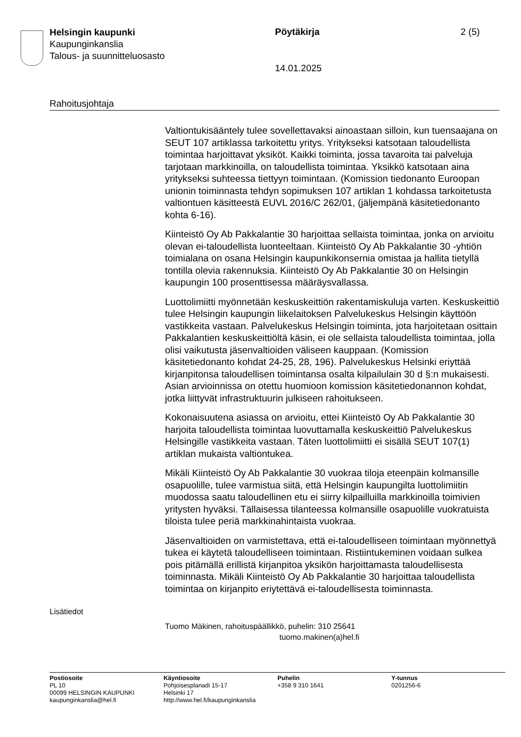Helsingin kaupunki
Kaupunginkanslia
Talous- ja suunnitteluosasto
Pöytäkirja 2 (5)
14.01.2025
Rahoitusjohtaja
Valtiontukisääntely tulee sovellettavaksi ainoastaan silloin, kun tuensaajana on SEUT 107 artiklassa tarkoitettu yritys. Yritykseksi katsotaan taloudellista toimintaa harjoittavat yksiköt. Kaikki toiminta, jossa tavaroita tai palveluja tarjotaan markkinoilla, on taloudellista toimintaa. Yksikkö katsotaan aina yritykseksi suhteessa tiettyyn toimintaan. (Komission tiedonanto Euroopan unionin toiminnasta tehdyn sopimuksen 107 artiklan 1 kohdassa tarkoitetusta valtiontuen käsitteestä EUVL 2016/C 262/01, (jäljempänä käsitetiedonanto kohta 6-16).
Kiinteistö Oy Ab Pakkalantie 30 harjoittaa sellaista toimintaa, jonka on arvioitu olevan ei-taloudellista luonteeltaan. Kiinteistö Oy Ab Pakkalantie 30 -yhtiön toimialana on osana Helsingin kaupunkikonsernia omistaa ja hallita tietyllä tontilla olevia rakennuksia. Kiinteistö Oy Ab Pakkalantie 30 on Helsingin kaupungin 100 prosenttisessa määräysvallassa.
Luottolimiitti myönnetään keskuskeittiön rakentamiskuluja varten. Keskuskeittiö tulee Helsingin kaupungin liikelaitoksen Palvelukeskus Helsingin käyttöön vastikkeita vastaan. Palvelukeskus Helsingin toiminta, jota harjoitetaan osittain Pakkalantien keskuskeittiöltä käsin, ei ole sellaista taloudellista toimintaa, jolla olisi vaikutusta jäsenvaltioiden väliseen kauppaan. (Komission käsitetiedonanto kohdat 24-25, 28, 196). Palvelukeskus Helsinki eriyttää kirjanpitonsa taloudellisen toimintansa osalta kilpailulain 30 d §:n mukaisesti. Asian arvioinnissa on otettu huomioon komission käsitetiedonannon kohdat, jotka liittyvät infrastruktuurin julkiseen rahoitukseen.
Kokonaisuutena asiassa on arvioitu, ettei Kiinteistö Oy Ab Pakkalantie 30 harjoita taloudellista toimintaa luovuttamalla keskuskeittiö Palvelukeskus Helsingille vastikkeita vastaan. Täten luottolimiitti ei sisällä SEUT 107(1) artiklan mukaista valtiontukea.
Mikäli Kiinteistö Oy Ab Pakkalantie 30 vuokraa tiloja eteenpäin kolmansille osapuolille, tulee varmistua siitä, että Helsingin kaupungilta luottolimiitin muodossa saatu taloudellinen etu ei siirry kilpailluilla markkinoilla toimivien yritysten hyväksi. Tällaisessa tilanteessa kolmansille osapuolille vuokratuista tiloista tulee periä markkinahintaista vuokraa.
Jäsenvaltioiden on varmistettava, että ei-taloudelliseen toimintaan myönnettyä tukea ei käytetä taloudelliseen toimintaan. Ristiintukeminen voidaan sulkea pois pitämällä erillistä kirjanpitoa yksikön harjoittamasta taloudellisesta toiminnasta. Mikäli Kiinteistö Oy Ab Pakkalantie 30 harjoittaa taloudellista toimintaa on kirjanpito eriytettävä ei-taloudellisesta toiminnasta.
Lisätiedot
Tuomo Mäkinen, rahoituspäällikkö, puhelin: 310 25641
tuomo.makinen(a)hel.fi
Postiosoite
PL 10
00099 HELSINGIN KAUPUNKI
kaupunginkanslia@hel.fi
Käyntiosoite
Pohjoisesplanadi 15-17
Helsinki 17
http://www.hel.fi/kaupunginkanslia
Puhelin
+358 9 310 1641
Y-tunnus
0201256-6